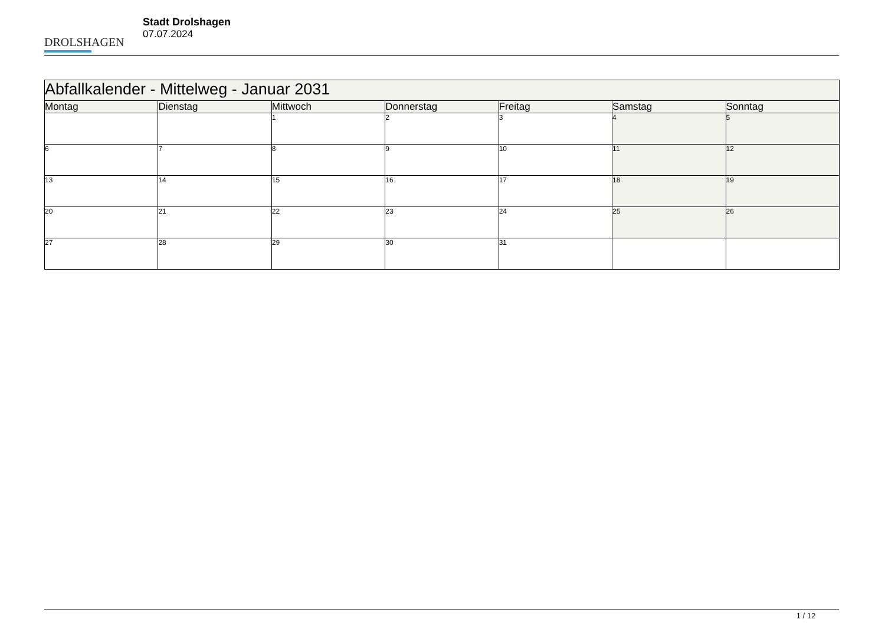DROLSHAGEN
Stadt Drolshagen
07.07.2024
| Abfallkalender - Mittelweg - Januar 2031 | | | | | | |
| --- | --- | --- | --- | --- | --- | --- |
| Montag | Dienstag | Mittwoch | Donnerstag | Freitag | Samstag | Sonntag |
| | | 1 | 2 | 3 | 4 | 5 |
| 6 | 7 | 8 | 9 | 10 | 11 | 12 |
| 13 | 14 | 15 | 16 | 17 | 18 | 19 |
| 20 | 21 | 22 | 23 | 24 | 25 | 26 |
| 27 | 28 | 29 | 30 | 31 | | |
1 / 12